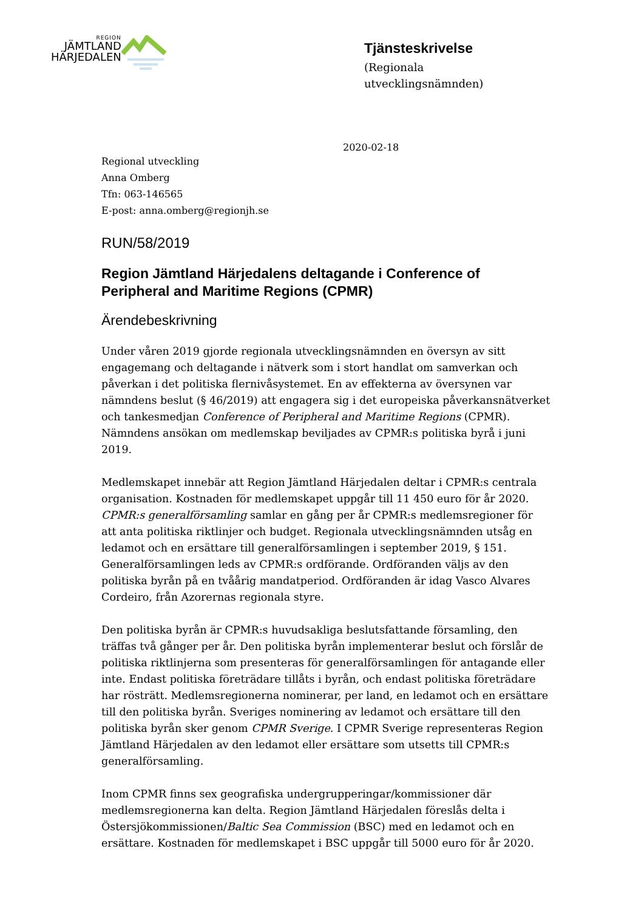REGION
JÄMTLAND
HÄRJEDALEN
Tjänsteskrivelse
(Regionala
utvecklingsnämnden)
2020-02-18
Regional utveckling
Anna Omberg
Tfn: 063-146565
E-post: anna.omberg@regionjh.se
RUN/58/2019
Region Jämtland Härjedalens deltagande i Conference of Peripheral and Maritime Regions (CPMR)
Ärendebeskrivning
Under våren 2019 gjorde regionala utvecklingsnämnden en översyn av sitt engagemang och deltagande i nätverk som i stort handlat om samverkan och påverkan i det politiska flernivåsystemet. En av effekterna av översynen var nämndens beslut (§ 46/2019) att engagera sig i det europeiska påverkansnätverket och tankesmedjan Conference of Peripheral and Maritime Regions (CPMR). Nämndens ansökan om medlemskap beviljades av CPMR:s politiska byrå i juni 2019.
Medlemskapet innebär att Region Jämtland Härjedalen deltar i CPMR:s centrala organisation. Kostnaden för medlemskapet uppgår till 11 450 euro för år 2020. CPMR:s generalförsamling samlar en gång per år CPMR:s medlemsregioner för att anta politiska riktlinjer och budget. Regionala utvecklingsnämnden utsåg en ledamot och en ersättare till generalförsamlingen i september 2019, § 151. Generalförsamlingen leds av CPMR:s ordförande. Ordföranden väljs av den politiska byrån på en tvåårig mandatperiod. Ordföranden är idag Vasco Alvares Cordeiro, från Azorernas regionala styre.
Den politiska byrån är CPMR:s huvudsakliga beslutsfattande församling, den träffas två gånger per år. Den politiska byrån implementerar beslut och förslår de politiska riktlinjerna som presenteras för generalförsamlingen för antagande eller inte. Endast politiska företrädare tillåts i byrån, och endast politiska företrädare har rösträtt. Medlemsregionerna nominerar, per land, en ledamot och en ersättare till den politiska byrån. Sveriges nominering av ledamot och ersättare till den politiska byrån sker genom CPMR Sverige. I CPMR Sverige representeras Region Jämtland Härjedalen av den ledamot eller ersättare som utsetts till CPMR:s generalförsamling.
Inom CPMR finns sex geografiska undergrupperingar/kommissioner där medlemsregionerna kan delta. Region Jämtland Härjedalen föreslås delta i Östersjökommissionen/Baltic Sea Commission (BSC) med en ledamot och en ersättare. Kostnaden för medlemskapet i BSC uppgår till 5000 euro för år 2020.